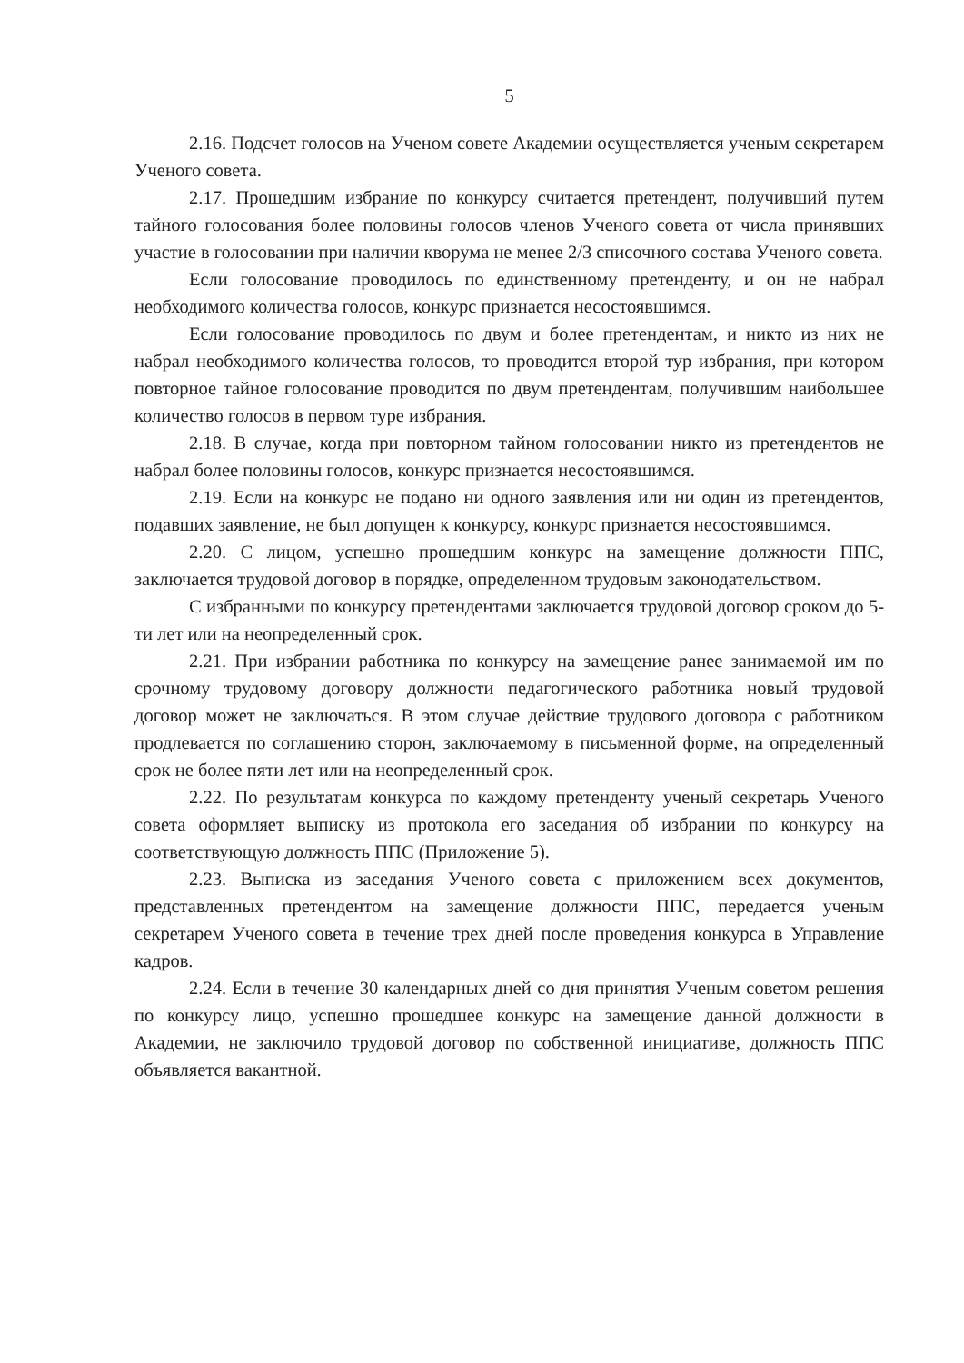5
2.16. Подсчет голосов на Ученом совете Академии осуществляется ученым секретарем Ученого совета.
2.17. Прошедшим избрание по конкурсу считается претендент, получивший путем тайного голосования более половины голосов членов Ученого совета от числа принявших участие в голосовании при наличии кворума не менее 2/3 списочного состава Ученого совета.
Если голосование проводилось по единственному претенденту, и он не набрал необходимого количества голосов, конкурс признается несостоявшимся.
Если голосование проводилось по двум и более претендентам, и никто из них не набрал необходимого количества голосов, то проводится второй тур избрания, при котором повторное тайное голосование проводится по двум претендентам, получившим наибольшее количество голосов в первом туре избрания.
2.18. В случае, когда при повторном тайном голосовании никто из претендентов не набрал более половины голосов, конкурс признается несостоявшимся.
2.19. Если на конкурс не подано ни одного заявления или ни один из претендентов, подавших заявление, не был допущен к конкурсу, конкурс признается несостоявшимся.
2.20. С лицом, успешно прошедшим конкурс на замещение должности ППС, заключается трудовой договор в порядке, определенном трудовым законодательством.
С избранными по конкурсу претендентами заключается трудовой договор сроком до 5-ти лет или на неопределенный срок.
2.21. При избрании работника по конкурсу на замещение ранее занимаемой им по срочному трудовому договору должности педагогического работника новый трудовой договор может не заключаться. В этом случае действие трудового договора с работником продлевается по соглашению сторон, заключаемому в письменной форме, на определенный срок не более пяти лет или на неопределенный срок.
2.22. По результатам конкурса по каждому претенденту ученый секретарь Ученого совета оформляет выписку из протокола его заседания об избрании по конкурсу на соответствующую должность ППС (Приложение 5).
2.23. Выписка из заседания Ученого совета с приложением всех документов, представленных претендентом на замещение должности ППС, передается ученым секретарем Ученого совета в течение трех дней после проведения конкурса в Управление кадров.
2.24. Если в течение 30 календарных дней со дня принятия Ученым советом решения по конкурсу лицо, успешно прошедшее конкурс на замещение данной должности в Академии, не заключило трудовой договор по собственной инициативе, должность ППС объявляется вакантной.